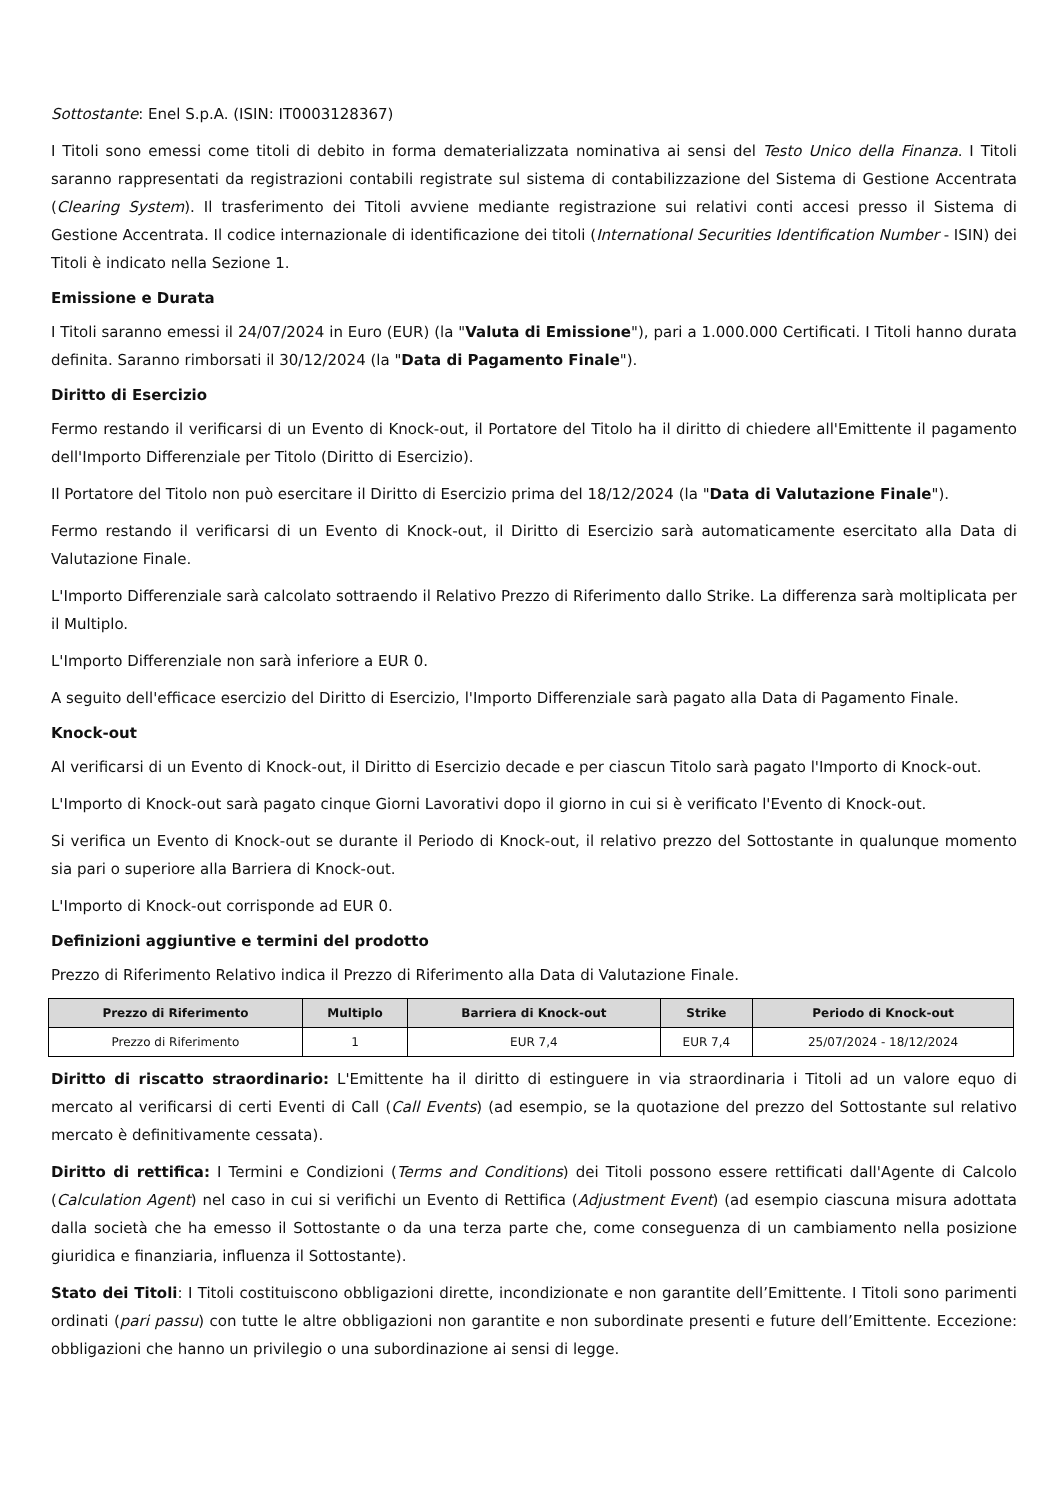Sottostante: Enel S.p.A. (ISIN: IT0003128367)
I Titoli sono emessi come titoli di debito in forma dematerializzata nominativa ai sensi del Testo Unico della Finanza. I Titoli saranno rappresentati da registrazioni contabili registrate sul sistema di contabilizzazione del Sistema di Gestione Accentrata (Clearing System). Il trasferimento dei Titoli avviene mediante registrazione sui relativi conti accesi presso il Sistema di Gestione Accentrata. Il codice internazionale di identificazione dei titoli (International Securities Identification Number - ISIN) dei Titoli è indicato nella Sezione 1.
Emissione e Durata
I Titoli saranno emessi il 24/07/2024 in Euro (EUR) (la "Valuta di Emissione"), pari a 1.000.000 Certificati. I Titoli hanno durata definita. Saranno rimborsati il 30/12/2024 (la "Data di Pagamento Finale").
Diritto di Esercizio
Fermo restando il verificarsi di un Evento di Knock-out, il Portatore del Titolo ha il diritto di chiedere all'Emittente il pagamento dell'Importo Differenziale per Titolo (Diritto di Esercizio).
Il Portatore del Titolo non può esercitare il Diritto di Esercizio prima del 18/12/2024 (la "Data di Valutazione Finale").
Fermo restando il verificarsi di un Evento di Knock-out, il Diritto di Esercizio sarà automaticamente esercitato alla Data di Valutazione Finale.
L'Importo Differenziale sarà calcolato sottraendo il Relativo Prezzo di Riferimento dallo Strike. La differenza sarà moltiplicata per il Multiplo.
L'Importo Differenziale non sarà inferiore a EUR 0.
A seguito dell'efficace esercizio del Diritto di Esercizio, l'Importo Differenziale sarà pagato alla Data di Pagamento Finale.
Knock-out
Al verificarsi di un Evento di Knock-out, il Diritto di Esercizio decade e per ciascun Titolo sarà pagato l'Importo di Knock-out.
L'Importo di Knock-out sarà pagato cinque Giorni Lavorativi dopo il giorno in cui si è verificato l'Evento di Knock-out.
Si verifica un Evento di Knock-out se durante il Periodo di Knock-out, il relativo prezzo del Sottostante in qualunque momento sia pari o superiore alla Barriera di Knock-out.
L'Importo di Knock-out corrisponde ad EUR 0.
Definizioni aggiuntive e termini del prodotto
Prezzo di Riferimento Relativo indica il Prezzo di Riferimento alla Data di Valutazione Finale.
| Prezzo di Riferimento | Multiplo | Barriera di Knock-out | Strike | Periodo di Knock-out |
| --- | --- | --- | --- | --- |
| Prezzo di Riferimento | 1 | EUR 7,4 | EUR 7,4 | 25/07/2024 - 18/12/2024 |
Diritto di riscatto straordinario: L'Emittente ha il diritto di estinguere in via straordinaria i Titoli ad un valore equo di mercato al verificarsi di certi Eventi di Call (Call Events) (ad esempio, se la quotazione del prezzo del Sottostante sul relativo mercato è definitivamente cessata).
Diritto di rettifica: I Termini e Condizioni (Terms and Conditions) dei Titoli possono essere rettificati dall'Agente di Calcolo (Calculation Agent) nel caso in cui si verifichi un Evento di Rettifica (Adjustment Event) (ad esempio ciascuna misura adottata dalla società che ha emesso il Sottostante o da una terza parte che, come conseguenza di un cambiamento nella posizione giuridica e finanziaria, influenza il Sottostante).
Stato dei Titoli: I Titoli costituiscono obbligazioni dirette, incondizionate e non garantite dell’Emittente. I Titoli sono parimenti ordinati (pari passu) con tutte le altre obbligazioni non garantite e non subordinate presenti e future dell’Emittente. Eccezione: obbligazioni che hanno un privilegio o una subordinazione ai sensi di legge.